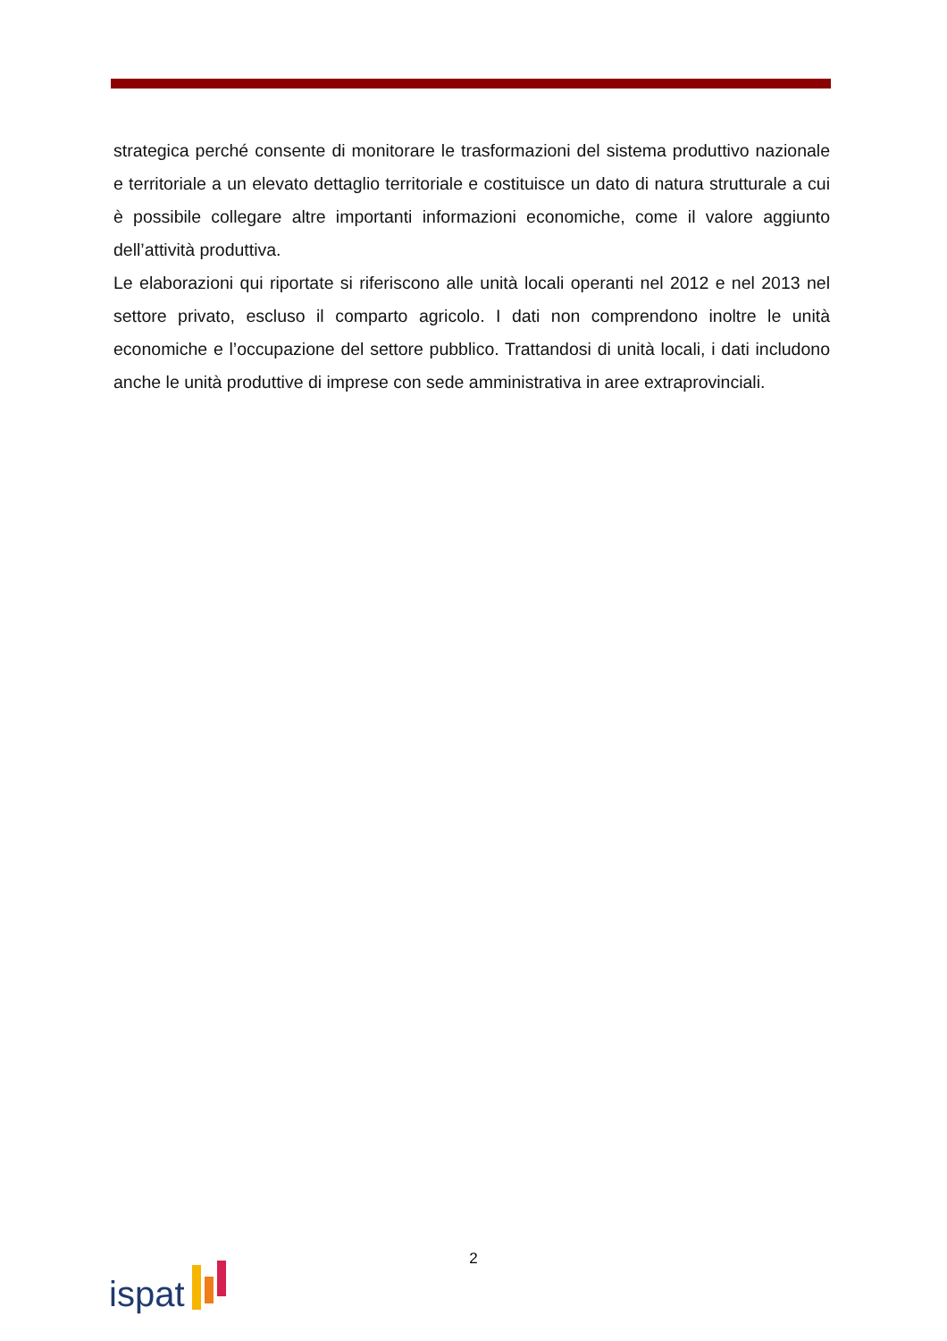strategica perché consente di monitorare le trasformazioni del sistema produttivo nazionale e territoriale a un elevato dettaglio territoriale e costituisce un dato di natura strutturale a cui è possibile collegare altre importanti informazioni economiche, come il valore aggiunto dell’attività produttiva.
Le elaborazioni qui riportate si riferiscono alle unità locali operanti nel 2012 e nel 2013 nel settore privato, escluso il comparto agricolo. I dati non comprendono inoltre le unità economiche e l’occupazione del settore pubblico. Trattandosi di unità locali, i dati includono anche le unità produttive di imprese con sede amministrativa in aree extraprovinciali.
2
ispat